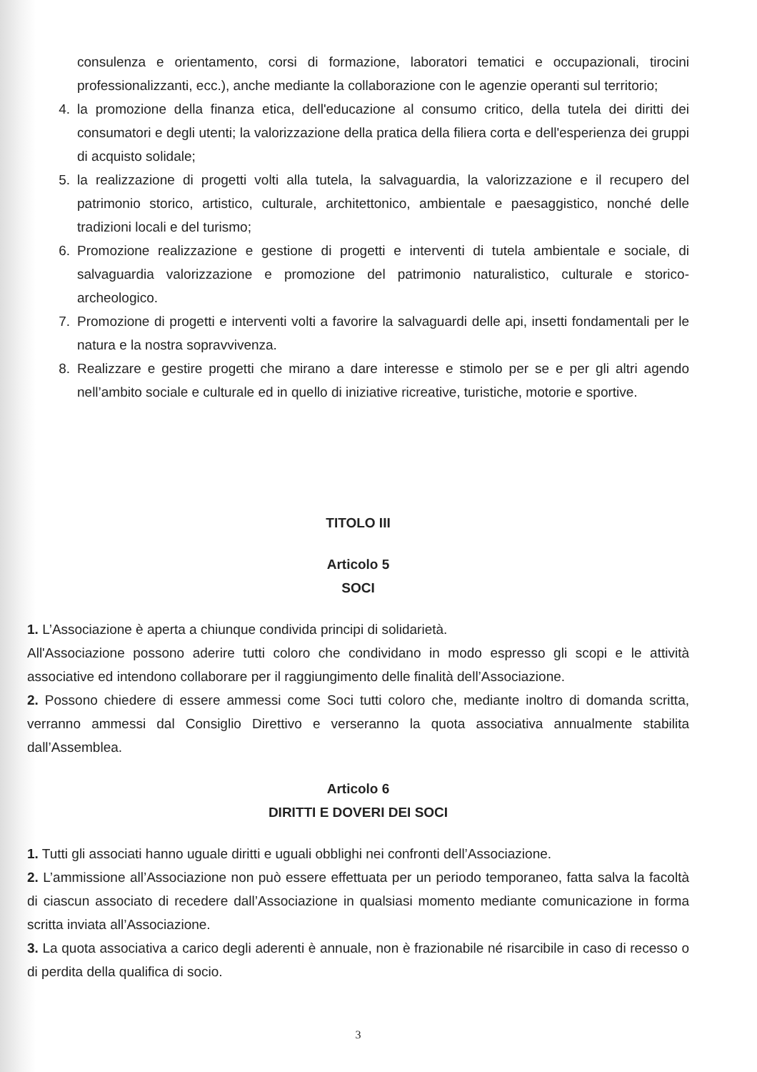consulenza e orientamento, corsi di formazione, laboratori tematici e occupazionali, tirocini professionalizzanti, ecc.), anche mediante la collaborazione con le agenzie operanti sul territorio;
4. la promozione della finanza etica, dell'educazione al consumo critico, della tutela dei diritti dei consumatori e degli utenti; la valorizzazione della pratica della filiera corta e dell'esperienza dei gruppi di acquisto solidale;
5. la realizzazione di progetti volti alla tutela, la salvaguardia, la valorizzazione e il recupero del patrimonio storico, artistico, culturale, architettonico, ambientale e paesaggistico, nonché delle tradizioni locali e del turismo;
6. Promozione realizzazione e gestione di progetti e interventi di tutela ambientale e sociale, di salvaguardia valorizzazione e promozione del patrimonio naturalistico, culturale e storico-archeologico.
7. Promozione di progetti e interventi volti a favorire la salvaguardi delle api, insetti fondamentali per le natura e la nostra sopravvivenza.
8. Realizzare e gestire progetti che mirano a dare interesse e stimolo per se e per gli altri agendo nell’ambito sociale e culturale ed in quello di iniziative ricreative, turistiche, motorie e sportive.
TITOLO III
Articolo 5
SOCI
1. L’Associazione è aperta a chiunque condivida principi di solidarietà.
All'Associazione possono aderire tutti coloro che condividano in modo espresso gli scopi e le attività associative ed intendono collaborare per il raggiungimento delle finalità dell’Associazione.
2. Possono chiedere di essere ammessi come Soci tutti coloro che, mediante inoltro di domanda scritta, verranno ammessi dal Consiglio Direttivo e verseranno la quota associativa annualmente stabilita dall’Assemblea.
Articolo 6
DIRITTI E DOVERI DEI SOCI
1. Tutti gli associati hanno uguale diritti e uguali obblighi nei confronti dell’Associazione.
2. L’ammissione all’Associazione non può essere effettuata per un periodo temporaneo, fatta salva la facoltà di ciascun associato di recedere dall’Associazione in qualsiasi momento mediante comunicazione in forma scritta inviata all’Associazione.
3. La quota associativa a carico degli aderenti è annuale, non è frazionabile né risarcibile in caso di recesso o di perdita della qualifica di socio.
3